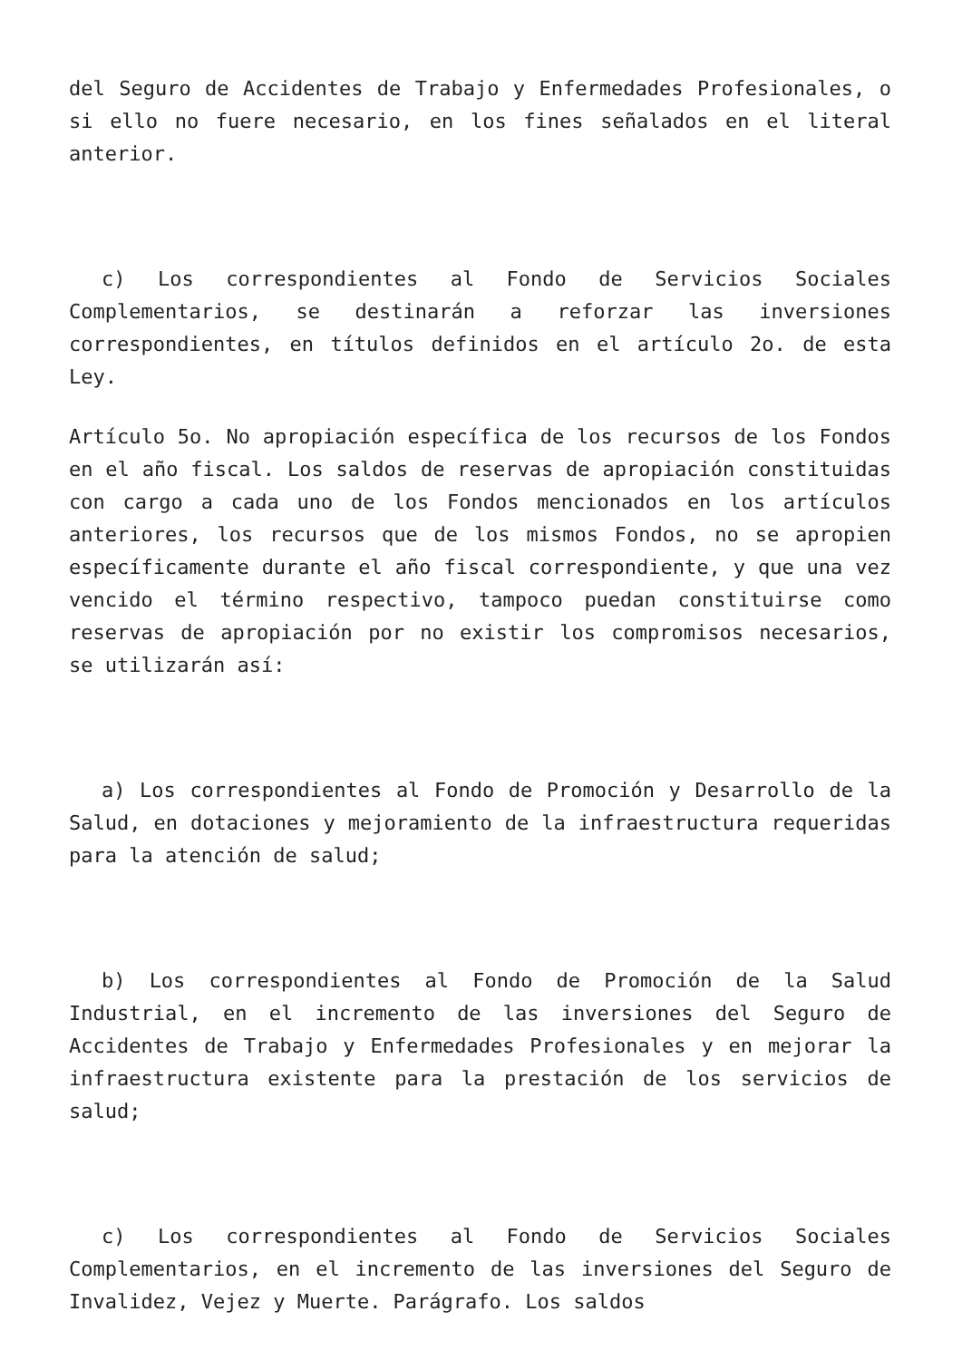del Seguro de Accidentes de Trabajo y Enfermedades Profesionales, o si ello no fuere necesario, en los fines señalados en el literal anterior.
c) Los correspondientes al Fondo de Servicios Sociales Complementarios, se destinarán a reforzar las inversiones correspondientes, en títulos definidos en el artículo 2o. de esta Ley.
Artículo 5o. No apropiación específica de los recursos de los Fondos en el año fiscal. Los saldos de reservas de apropiación constituidas con cargo a cada uno de los Fondos mencionados en los artículos anteriores, los recursos que de los mismos Fondos, no se apropien específicamente durante el año fiscal correspondiente, y que una vez vencido el término respectivo, tampoco puedan constituirse como reservas de apropiación por no existir los compromisos necesarios, se utilizarán así:
a) Los correspondientes al Fondo de Promoción y Desarrollo de la Salud, en dotaciones y mejoramiento de la infraestructura requeridas para la atención de salud;
b) Los correspondientes al Fondo de Promoción de la Salud Industrial, en el incremento de las inversiones del Seguro de Accidentes de Trabajo y Enfermedades Profesionales y en mejorar la infraestructura existente para la prestación de los servicios de salud;
c) Los correspondientes al Fondo de Servicios Sociales Complementarios, en el incremento de las inversiones del Seguro de Invalidez, Vejez y Muerte. Parágrafo. Los saldos